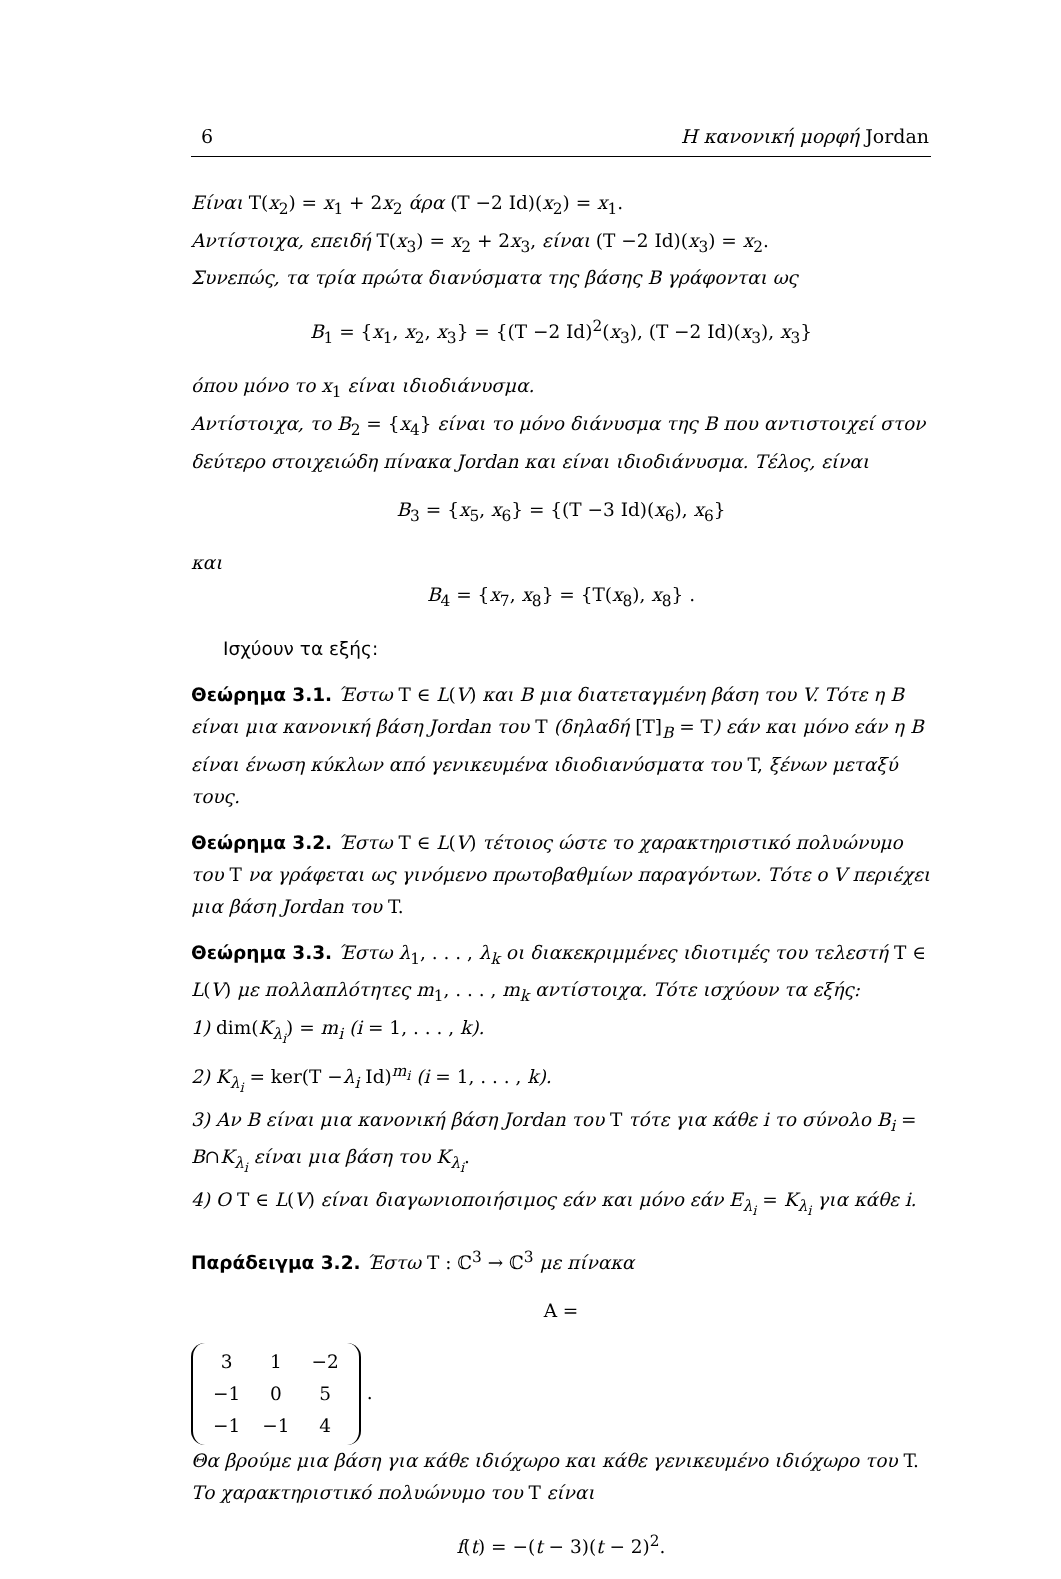6 Η κανονική μορφή Jordan
Είναι T(x<sub>2</sub>) = x<sub>1</sub> + 2x<sub>2</sub> άρα (T −2 Id)(x<sub>2</sub>) = x<sub>1</sub>.
Αντίστοιχα, επειδή T(x<sub>3</sub>) = x<sub>2</sub> + 2x<sub>3</sub>, είναι (T −2 Id)(x<sub>3</sub>) = x<sub>2</sub>.
Συνεπώς, τα τρία πρώτα διανύσματα της βάσης B γράφονται ως
B<sub>1</sub> = {x<sub>1</sub>, x<sub>2</sub>, x<sub>3</sub>} = {(T −2 Id)<sup>2</sup>(x<sub>3</sub>), (T −2 Id)(x<sub>3</sub>), x<sub>3</sub>}
όπου μόνο το x<sub>1</sub> είναι ιδιοδιάνυσμα.
Αντίστοιχα, το B<sub>2</sub> = {x<sub>4</sub>} είναι το μόνο διάνυσμα της B που αντιστοιχεί στον δεύτερο στοιχειώδη πίνακα Jordan και είναι ιδιοδιάνυσμα. Τέλος, είναι
B<sub>3</sub> = {x<sub>5</sub>, x<sub>6</sub>} = {(T −3 Id)(x<sub>6</sub>), x<sub>6</sub>}
και
B<sub>4</sub> = {x<sub>7</sub>, x<sub>8</sub>} = {T(x<sub>8</sub>), x<sub>8</sub>} .
Ισχύουν τα εξής:
Θεώρημα 3.1. Έστω T ∈ L(V) και B μια διατεταγμένη βάση του V. Τότε η B είναι μια κανονική βάση Jordan του T (δηλαδή [T]<sub>B</sub> = T) εάν και μόνο εάν η B είναι ένωση κύκλων από γενικευμένα ιδιοδιανύσματα του T, ξένων μεταξύ τους.
Θεώρημα 3.2. Έστω T ∈ L(V) τέτοιος ώστε το χαρακτηριστικό πολυώνυμο του T να γράφεται ως γινόμενο πρωτοβαθμίων παραγόντων. Τότε ο V περιέχει μια βάση Jordan του T.
Θεώρημα 3.3. Έστω λ<sub>1</sub>, . . . , λ<sub>k</sub> οι διακεκριμμένες ιδιοτιμές του τελεστή T ∈ L(V) με πολλαπλότητες m<sub>1</sub>, . . . , m<sub>k</sub> αντίστοιχα. Τότε ισχύουν τα εξής:
1) dim(K<sub>λ<sub>i</sub></sub>) = m<sub>i</sub> (i = 1, . . . , k).
2) K<sub>λ<sub>i</sub></sub> = ker(T −λ<sub>i</sub> Id)<sup>m<sub>i</sub></sup> (i = 1, . . . , k).
3) Αν B είναι μια κανονική βάση Jordan του T τότε για κάθε i το σύνολο B<sub>i</sub> = B∩K<sub>λ<sub>i</sub></sub> είναι μια βάση του K<sub>λ<sub>i</sub></sub>.
4) Ο T ∈ L(V) είναι διαγωνιοποιήσιμος εάν και μόνο εάν E<sub>λ<sub>i</sub></sub> = K<sub>λ<sub>i</sub></sub> για κάθε i.
Παράδειγμα 3.2. Έστω T : ℂ<sup>3</sup> → ℂ<sup>3</sup> με πίνακα
A =
| 3 | 1 | −2 |
| −1 | 0 | 5 |
| −1 | −1 | 4 |
.
Θα βρούμε μια βάση για κάθε ιδιόχωρο και κάθε γενικευμένο ιδιόχωρο του T.
Το χαρακτηριστικό πολυώνυμο του T είναι
f(t) = −(t − 3)(t − 2)<sup>2</sup>.